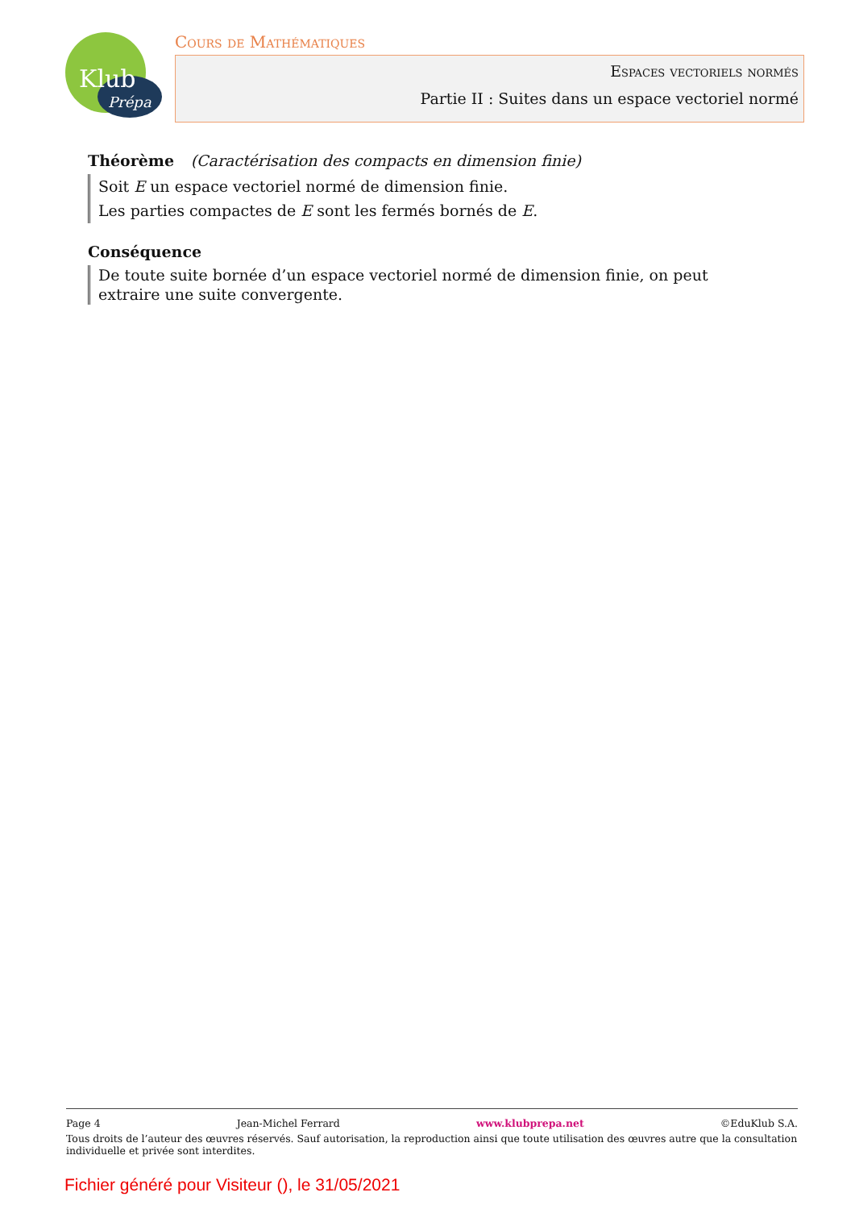Klub
Prépa
Cours de Mathématiques
Espaces vectoriels normés
Partie II : Suites dans un espace vectoriel normé
Théorème (Caractérisation des compacts en dimension finie)
Soit E un espace vectoriel normé de dimension finie.
Les parties compactes de E sont les fermés bornés de E.
Conséquence
De toute suite bornée d’un espace vectoriel normé de dimension finie, on peut extraire une suite convergente.
Page 4 Jean-Michel Ferrard www.klubprepa.net ©EduKlub S.A.
Tous droits de l’auteur des œuvres réservés. Sauf autorisation, la reproduction ainsi que toute utilisation des œuvres autre que la consultation individuelle et privée sont interdites.
Fichier généré pour Visiteur (), le 31/05/2021